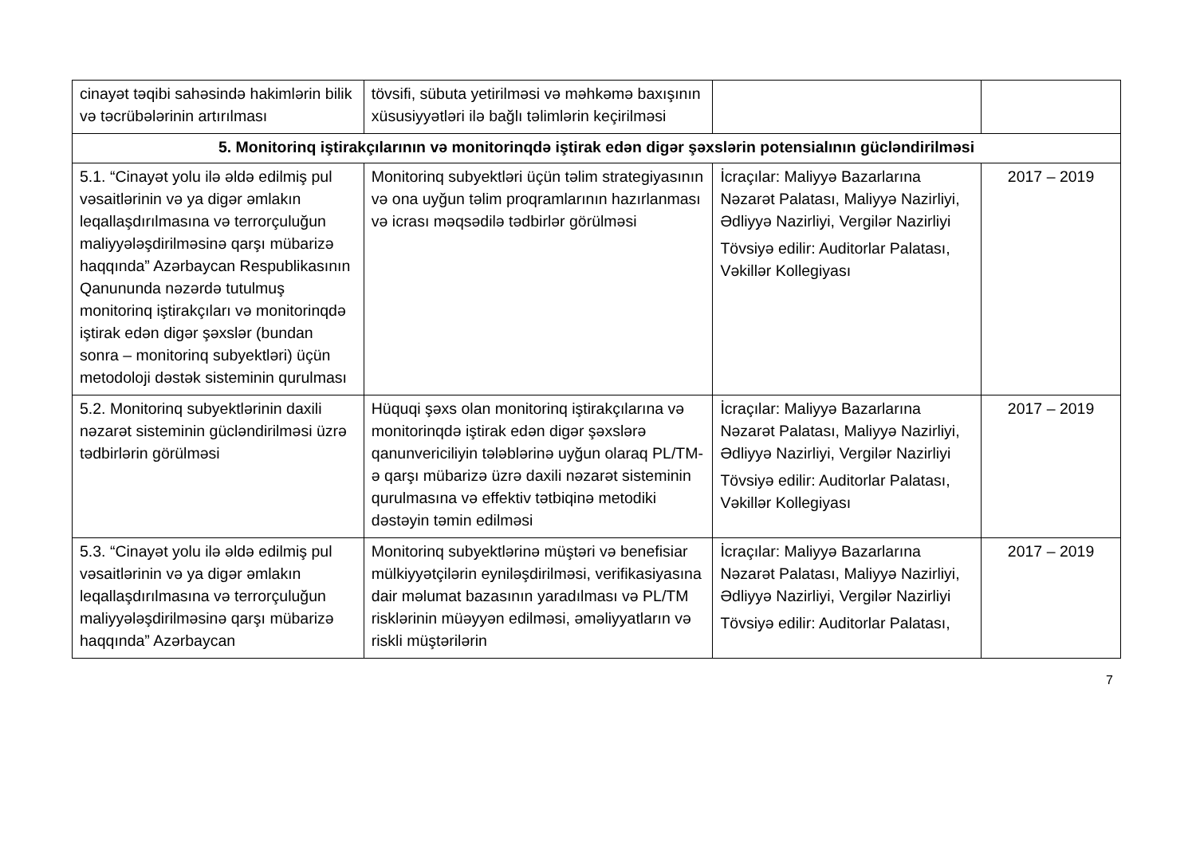| cinayət təqibi sahəsində hakimlərin bilik və təcrübələrinin artırılması | tövsifi, sübuta yetirilməsi və məhkəmə baxışının xüsusiyyətləri ilə bağlı təlimlərin keçirilməsi | | |
| 5. Monitorinq iştirakçılarının və monitorinqdə iştirak edən digər şəxslərin potensialının gücləndirilməsi | | | |
| 5.1. “Cinayət yolu ilə əldə edilmiş pul vəsaitlərinin və ya digər əmlakın leqallaşdırılmasına və terrorçuluğun maliyyələşdirilməsinə qarşı mübarizə haqqında” Azərbaycan Respublikasının Qanununda nəzərdə tutulmuş monitorinq iştirakçıları və monitorinqdə iştirak edən digər şəxslər (bundan sonra – monitorinq subyektləri) üçün metodoloji dəstək sisteminin qurulması | Monitorinq subyektləri üçün təlim strategiyasının və ona uyğun təlim proqramlarının hazırlanması və icrası məqsədilə tədbirlər görülməsi | İcraçılar: Maliyyə Bazarlarına Nəzarət Palatası, Maliyyə Nazirliyi, Ədliyyə Nazirliyi, Vergilər Nazirliyi Tövsiyə edilir: Auditorlar Palatası, Vəkillər Kollegiyası | 2017 – 2019 |
| 5.2. Monitorinq subyektlərinin daxili nəzarət sisteminin gücləndirilməsi üzrə tədbirlərin görülməsi | Hüquqi şəxs olan monitorinq iştirakçılarına və monitorinqdə iştirak edən digər şəxslərə qanunvericiliyin tələblərinə uyğun olaraq PL/TM-ə qarşı mübarizə üzrə daxili nəzarət sisteminin qurulmasına və effektiv tətbiqinə metodiki dəstəyin təmin edilməsi | İcraçılar: Maliyyə Bazarlarına Nəzarət Palatası, Maliyyə Nazirliyi, Ədliyyə Nazirliyi, Vergilər Nazirliyi Tövsiyə edilir: Auditorlar Palatası, Vəkillər Kollegiyası | 2017 – 2019 |
| 5.3. “Cinayət yolu ilə əldə edilmiş pul vəsaitlərinin və ya digər əmlakın leqallaşdırılmasına və terrorçuluğun maliyyələşdirilməsinə qarşı mübarizə haqqında” Azərbaycan | Monitorinq subyektlərinə müştəri və benefisiar mülkiyyətçilərin eyniləşdirilməsi, verifikasiyasına dair məlumat bazasının yaradılması və PL/TM risklərinin müəyyən edilməsi, əməliyyatların və riskli müştərilərin | İcraçılar: Maliyyə Bazarlarına Nəzarət Palatası, Maliyyə Nazirliyi, Ədliyyə Nazirliyi, Vergilər Nazirliyi Tövsiyə edilir: Auditorlar Palatası, | 2017 – 2019 |
7